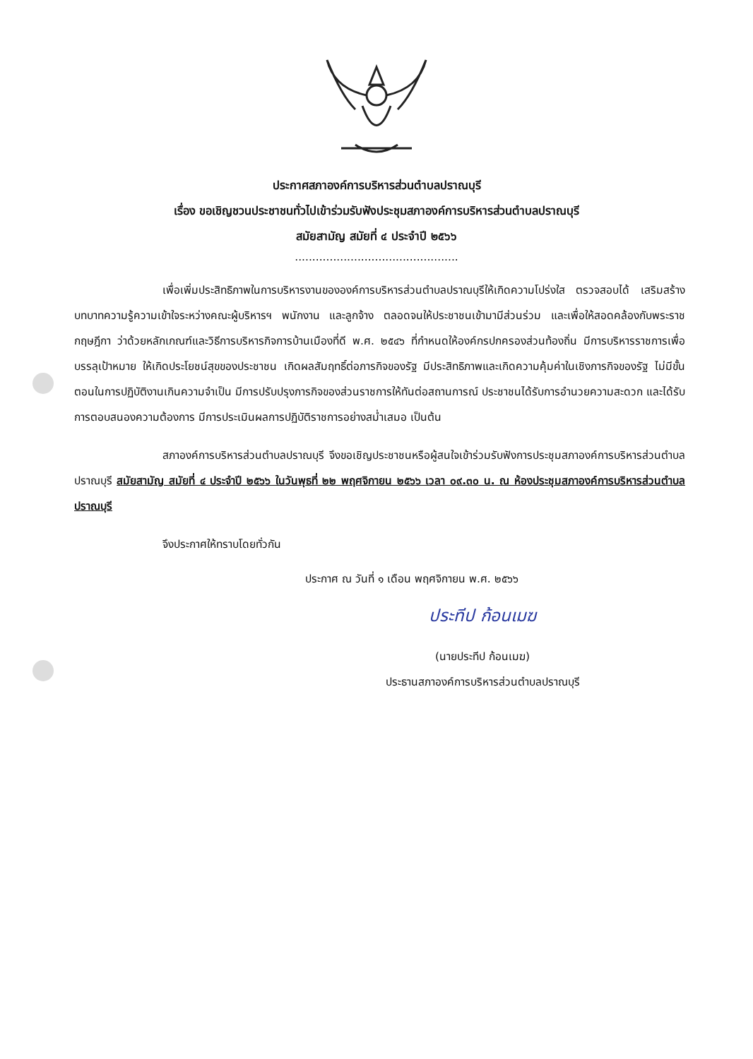ประกาศสภาองค์การบริหารส่วนตำบลปราณบุรี
เรื่อง ขอเชิญชวนประชาชนทั่วไปเข้าร่วมรับฟังประชุมสภาองค์การบริหารส่วนตำบลปราณบุรี
สมัยสามัญ สมัยที่ ๔ ประจำปี ๒๕๖๖
...............................................
เพื่อเพิ่มประสิทธิภาพในการบริหารงานขององค์การบริหารส่วนตำบลปราณบุรีให้เกิดความโปร่งใส ตรวจสอบได้ เสริมสร้างบทบาทความรู้ความเข้าใจระหว่างคณะผู้บริหารฯ พนักงาน และลูกจ้าง ตลอดจนให้ประชาชนเข้ามามีส่วนร่วม และเพื่อให้สอดคล้องกับพระราชกฤษฎีกา ว่าด้วยหลักเกณฑ์และวิธีการบริหารกิจการบ้านเมืองที่ดี พ.ศ. ๒๕๔๖ ที่กำหนดให้องค์กรปกครองส่วนท้องถิ่น มีการบริหารราชการเพื่อบรรลุเป้าหมาย ให้เกิดประโยชน์สุขของประชาชน เกิดผลสัมฤทธิ์ต่อภารกิจของรัฐ มีประสิทธิภาพและเกิดความคุ้มค่าในเชิงภารกิจของรัฐ ไม่มีขั้นตอนในการปฏิบัติงานเกินความจำเป็น มีการปรับปรุงภารกิจของส่วนราชการให้ทันต่อสถานการณ์ ประชาชนได้รับการอำนวยความสะดวก และได้รับการตอบสนองความต้องการ มีการประเมินผลการปฏิบัติราชการอย่างสม่ำเสมอ เป็นต้น
สภาองค์การบริหารส่วนตำบลปราณบุรี จึงขอเชิญประชาชนหรือผู้สนใจเข้าร่วมรับฟังการประชุมสภาองค์การบริหารส่วนตำบลปราณบุรี สมัยสามัญ สมัยที่ ๔ ประจำปี ๒๕๖๖ ในวันพุธที่ ๒๒ พฤศจิกายน ๒๕๖๖ เวลา ๐๙.๓๐ น. ณ ห้องประชุมสภาองค์การบริหารส่วนตำบลปราณบุรี
จึงประกาศให้ทราบโดยทั่วกัน
ประกาศ ณ วันที่ ๑ เดือน พฤศจิกายน พ.ศ. ๒๕๖๖
ประทีป ก้อนเมฆ
(นายประทีป ก้อนเมฆ)
ประธานสภาองค์การบริหารส่วนตำบลปราณบุรี